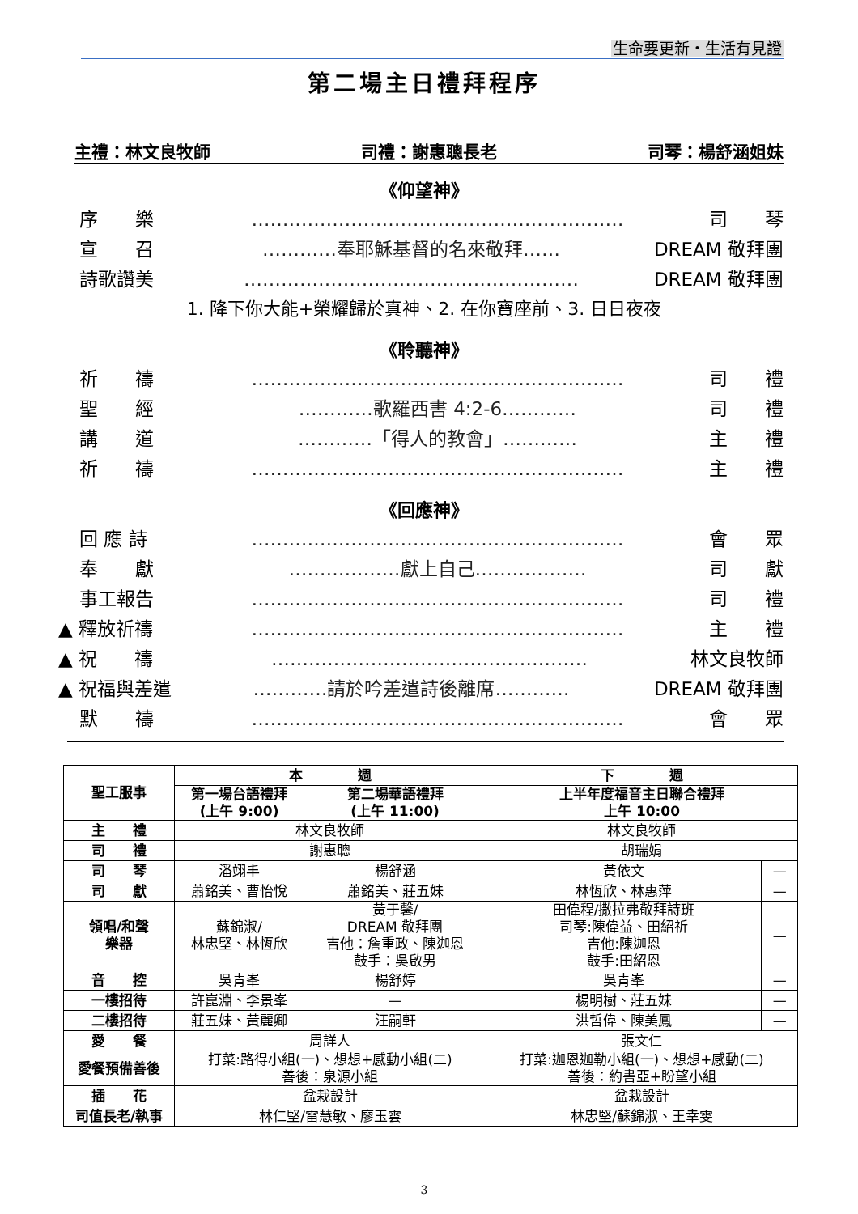生命要更新・生活有見證
第二場主日禮拜程序
主禮：林文良牧師 司禮：謝惠聰長老 司琴：楊舒涵姐妹
《仰望神》
序　　樂 …………………………………………………… 司　　琴
宣　　召 …………奉耶穌基督的名來敬拜…… DREAM 敬拜團
詩歌讚美 ……………………………………………… DREAM 敬拜團
1. 降下你大能+榮耀歸於真神、2. 在你寶座前、3. 日日夜夜
《聆聽神》
祈　　禱 …………………………………………………… 司　　禮
聖　　經 …………歌羅西書 4:2-6………… 司　　禮
講　　道 …………「得人的教會」………… 主　　禮
祈　　禱 …………………………………………………… 主　　禮
《回應神》
回 應 詩 …………………………………………………… 會　　眾
奉　　獻 ………………獻上自己……………… 司　　獻
事工報告 …………………………………………………… 司　　禮
▲ 釋放祈禱 …………………………………………………… 主　　禮
▲ 祝　　禱 …………………………………………… 林文良牧師
▲ 祝福與差遣 …………請於吟差遣詩後離席………… DREAM 敬拜團
默　　禱 …………………………………………………… 會　　眾
| 聖工服事 | 本 週 | | 下 週 | |
| --- | --- | --- | --- | --- |
| | 第一場台語禮拜 (上午 9:00) | 第二場華語禮拜 (上午 11:00) | 上半年度福音主日聯合禮拜 上午 10:00 | |
| 主 禮 | 林文良牧師 | | 林文良牧師 | |
| 司 禮 | 謝惠聰 | | 胡瑞娟 | |
| 司 琴 | 潘翊丰 | 楊舒涵 | 黃依文 | — |
| 司 獻 | 蕭銘美、曹怡悅 | 蕭銘美、莊五妹 | 林恆欣、林惠萍 | — |
| 領唱/和聲 樂器 | 蘇錦淑/ 林忠堅、林恆欣 | 黃于馨/ DREAM 敬拜團 吉他：詹重政、陳迦恩 鼓手：吳啟男 | 田偉程/撒拉弗敬拜詩班 司琴:陳偉益、田紹祈 吉他:陳迦恩 鼓手:田紹恩 | — |
| 音 控 | 吳青峯 | 楊舒婷 | 吳青峯 | — |
| 一樓招待 | 許崑淵、李景峯 | — | 楊明樹、莊五妹 | — |
| 二樓招待 | 莊五妹、黃麗卿 | 汪嗣軒 | 洪哲偉、陳美鳳 | — |
| 愛 餐 | 周詳人 | | 張文仁 | |
| 愛餐預備善後 | 打菜:路得小組(一)、想想+感動小組(二) 善後：泉源小組 | | 打菜:迦恩迦勒小組(一)、想想+感動(二) 善後：約書亞+盼望小組 | |
| 插 花 | 盆栽設計 | | 盆栽設計 | |
| 司值長老/執事 | 林仁堅/雷慧敏、廖玉雲 | | 林忠堅/蘇錦淑、王幸雯 | |
3